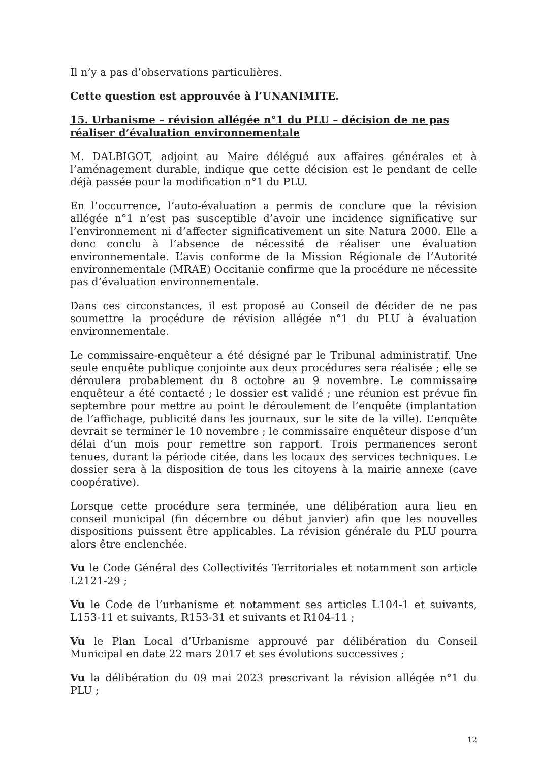Il n’y a pas d’observations particulières.
Cette question est approuvée à l’UNANIMITE.
15. Urbanisme – révision allégée n°1 du PLU – décision de ne pas réaliser d’évaluation environnementale
M. DALBIGOT, adjoint au Maire délégué aux affaires générales et à l’aménagement durable, indique que cette décision est le pendant de celle déjà passée pour la modification n°1 du PLU.
En l’occurrence, l’auto-évaluation a permis de conclure que la révision allégée n°1 n’est pas susceptible d’avoir une incidence significative sur l’environnement ni d’affecter significativement un site Natura 2000. Elle a donc conclu à l’absence de nécessité de réaliser une évaluation environnementale. L’avis conforme de la Mission Régionale de l’Autorité environnementale (MRAE) Occitanie confirme que la procédure ne nécessite pas d’évaluation environnementale.
Dans ces circonstances, il est proposé au Conseil de décider de ne pas soumettre la procédure de révision allégée n°1 du PLU à évaluation environnementale.
Le commissaire-enquêteur a été désigné par le Tribunal administratif. Une seule enquête publique conjointe aux deux procédures sera réalisée ; elle se déroulera probablement du 8 octobre au 9 novembre. Le commissaire enquêteur a été contacté ; le dossier est validé ; une réunion est prévue fin septembre pour mettre au point le déroulement de l’enquête (implantation de l’affichage, publicité dans les journaux, sur le site de la ville). L’enquête devrait se terminer le 10 novembre ; le commissaire enquêteur dispose d’un délai d’un mois pour remettre son rapport. Trois permanences seront tenues, durant la période citée, dans les locaux des services techniques. Le dossier sera à la disposition de tous les citoyens à la mairie annexe (cave coopérative).
Lorsque cette procédure sera terminée, une délibération aura lieu en conseil municipal (fin décembre ou début janvier) afin que les nouvelles dispositions puissent être applicables. La révision générale du PLU pourra alors être enclenchée.
Vu le Code Général des Collectivités Territoriales et notamment son article L2121-29 ;
Vu le Code de l’urbanisme et notamment ses articles L104-1 et suivants, L153-11 et suivants, R153-31 et suivants et R104-11 ;
Vu le Plan Local d’Urbanisme approuvé par délibération du Conseil Municipal en date 22 mars 2017 et ses évolutions successives ;
Vu la délibération du 09 mai 2023 prescrivant la révision allégée n°1 du PLU ;
12